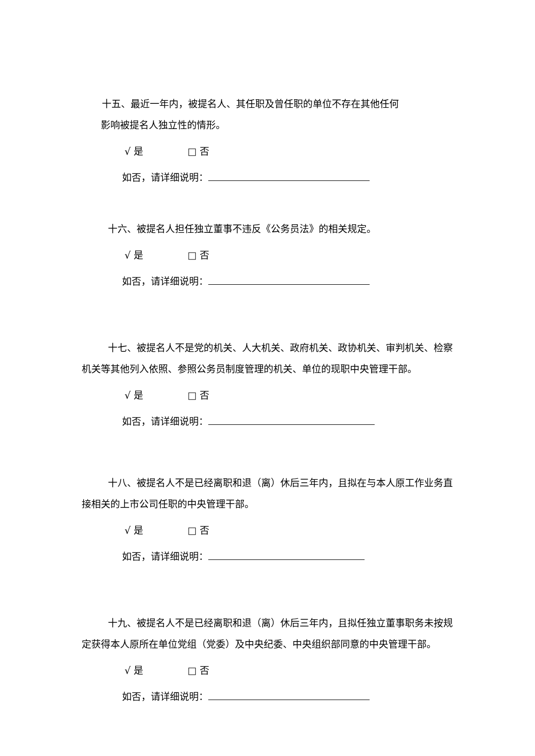十五、最近一年内，被提名人、其任职及曾任职的单位不存在其他任何
影响被提名人独立性的情形。
√ 是 □ 否
如否，请详细说明：
十六、被提名人担任独立董事不违反《公务员法》的相关规定。
√ 是 □ 否
如否，请详细说明：
十七、被提名人不是党的机关、人大机关、政府机关、政协机关、审判机关、检察机关等其他列入依照、参照公务员制度管理的机关、单位的现职中央管理干部。
√ 是 □ 否
如否，请详细说明：
十八、被提名人不是已经离职和退（离）休后三年内，且拟在与本人原工作业务直接相关的上市公司任职的中央管理干部。
√ 是 □ 否
如否，请详细说明：
十九、被提名人不是已经离职和退（离）休后三年内，且拟任独立董事职务未按规定获得本人原所在单位党组（党委）及中央纪委、中央组织部同意的中央管理干部。
√ 是 □ 否
如否，请详细说明：